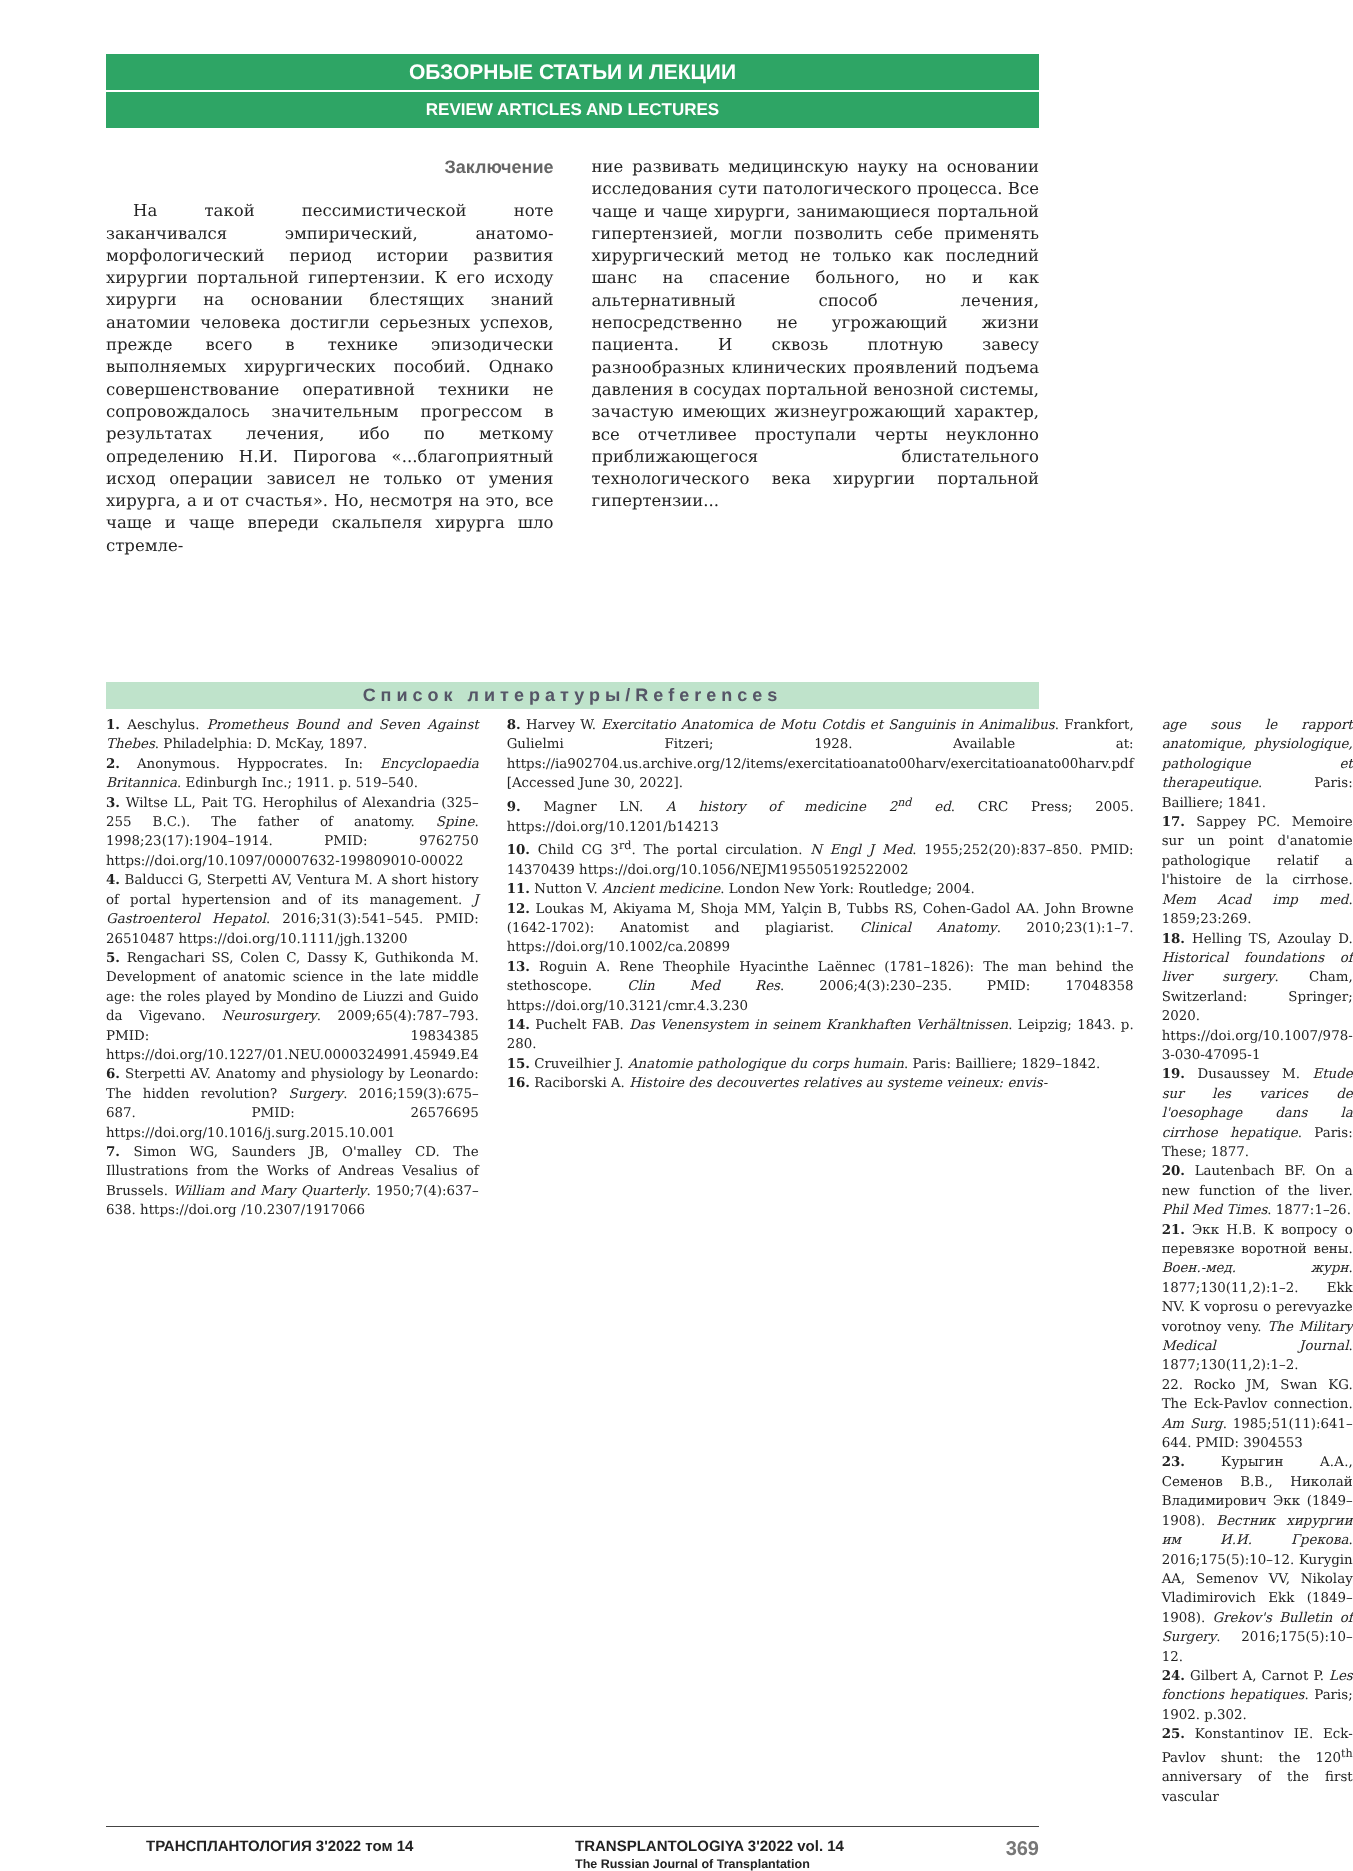ОБЗОРНЫЕ СТАТЬИ И ЛЕКЦИИ
REVIEW ARTICLES AND LECTURES
Заключение
На такой пессимистической ноте заканчивался эмпирический, анатомо-морфологический период истории развития хирургии портальной гипертензии. К его исходу хирурги на основании блестящих знаний анатомии человека достигли серьезных успехов, прежде всего в технике эпизодически выполняемых хирургических пособий. Однако совершенствование оперативной техники не сопровождалось значительным прогрессом в результатах лечения, ибо по меткому определению Н.И. Пирогова «...благоприятный исход операции зависел не только от умения хирурга, а и от счастья». Но, несмотря на это, все чаще и чаще впереди скальпеля хирурга шло стремле-
ние развивать медицинскую науку на основании исследования сути патологического процесса. Все чаще и чаще хирурги, занимающиеся портальной гипертензией, могли позволить себе применять хирургический метод не только как последний шанс на спасение больного, но и как альтернативный способ лечения, непосредственно не угрожающий жизни пациента. И сквозь плотную завесу разнообразных клинических проявлений подъема давления в сосудах портальной венозной системы, зачастую имеющих жизнеугрожающий характер, все отчетливее проступали черты неуклонно приближающегося блистательного технологического века хирургии портальной гипертензии...
Список литературы/References
1. Aeschylus. Prometheus Bound and Seven Against Thebes. Philadelphia: D. McKay, 1897.
2. Anonymous. Hyppocrates. In: Encyclopaedia Britannica. Edinburgh Inc.; 1911. p. 519–540.
3. Wiltse LL, Pait TG. Herophilus of Alexandria (325–255 B.C.). The father of anatomy. Spine. 1998;23(17):1904–1914. PMID: 9762750 https://doi.org/10.1097/00007632-199809010-00022
4. Balducci G, Sterpetti AV, Ventura M. A short history of portal hypertension and of its management. J Gastroenterol Hepatol. 2016;31(3):541–545. PMID: 26510487 https://doi.org/10.1111/jgh.13200
5. Rengachari SS, Colen C, Dassy K, Guthikonda M. Development of anatomic science in the late middle age: the roles played by Mondino de Liuzzi and Guido da Vigevano. Neurosurgery. 2009;65(4):787–793. PMID: 19834385 https://doi.org/10.1227/01.NEU.0000324991.45949.E4
6. Sterpetti AV. Anatomy and physiology by Leonardo: The hidden revolution? Surgery. 2016;159(3):675–687. PMID: 26576695 https://doi.org/10.1016/j.surg.2015.10.001
7. Simon WG, Saunders JB, O'malley CD. The Illustrations from the Works of Andreas Vesalius of Brussels. William and Mary Quarterly. 1950;7(4):637–638. https://doi.org /10.2307/1917066
8. Harvey W. Exercitatio Anatomica de Motu Cotdis et Sanguinis in Animalibus. Frankfort, Gulielmi Fitzeri; 1928. Available at: https://ia902704.us.archive.org/12/items/exercitatioanato00harv/exercitatioanato00harv.pdf [Accessed June 30, 2022].
9. Magner LN. A history of medicine 2<sup>nd</sup> ed. CRC Press; 2005. https://doi.org/10.1201/b14213
10. Child CG 3<sup>rd</sup>. The portal circulation. N Engl J Med. 1955;252(20):837–850. PMID: 14370439 https://doi.org/10.1056/NEJM195505192522002
11. Nutton V. Ancient medicine. London New York: Routledge; 2004.
12. Loukas M, Akiyama M, Shoja MM, Yalçin B, Tubbs RS, Cohen-Gadol AA. John Browne (1642-1702): Anatomist and plagiarist. Clinical Anatomy. 2010;23(1):1–7. https://doi.org/10.1002/ca.20899
13. Roguin A. Rene Theophile Hyacinthe Laënnec (1781–1826): The man behind the stethoscope. Clin Med Res. 2006;4(3):230–235. PMID: 17048358 https://doi.org/10.3121/cmr.4.3.230
14. Puchelt FAB. Das Venensystem in seinem Krankhaften Verhältnissen. Leipzig; 1843. p. 280.
15. Cruveilhier J. Anatomie pathologique du corps humain. Paris: Bailliere; 1829–1842.
16. Raciborski A. Histoire des decouvertes relatives au systeme veineux: envis-
age sous le rapport anatomique, physiologique, pathologique et therapeutique. Paris: Bailliere; 1841.
17. Sappey PC. Memoire sur un point d'anatomie pathologique relatif a l'histoire de la cirrhose. Mem Acad imp med. 1859;23:269.
18. Helling TS, Azoulay D. Historical foundations of liver surgery. Cham, Switzerland: Springer; 2020. https://doi.org/10.1007/978-3-030-47095-1
19. Dusaussey M. Etude sur les varices de l'oesophage dans la cirrhose hepatique. Paris: These; 1877.
20. Lautenbach BF. On a new function of the liver. Phil Med Times. 1877:1–26.
21. Экк Н.В. К вопросу о перевязке воротной вены. Воен.-мед. журн. 1877;130(11,2):1–2. Ekk NV. K voprosu o perevyazke vorotnoy veny. The Military Medical Journal. 1877;130(11,2):1–2.
22. Rocko JM, Swan KG. The Eck-Pavlov connection. Am Surg. 1985;51(11):641–644. PMID: 3904553
23. Курыгин А.А., Семенов В.В., Николай Владимирович Экк (1849–1908). Вестник хирургии им И.И. Грекова. 2016;175(5):10–12. Kurygin AA, Semenov VV, Nikolay Vladimirovich Ekk (1849–1908). Grekov's Bulletin of Surgery. 2016;175(5):10–12.
24. Gilbert A, Carnot P. Les fonctions hepatiques. Paris; 1902. p.302.
25. Konstantinov IE. Eck-Pavlov shunt: the 120<sup>th</sup> anniversary of the first vascular
ТРАНСПЛАНТОЛОГИЯ 3'2022 том 14 TRANSPLANTOLOGIYA 3'2022 vol. 14
The Russian Journal of Transplantation 369